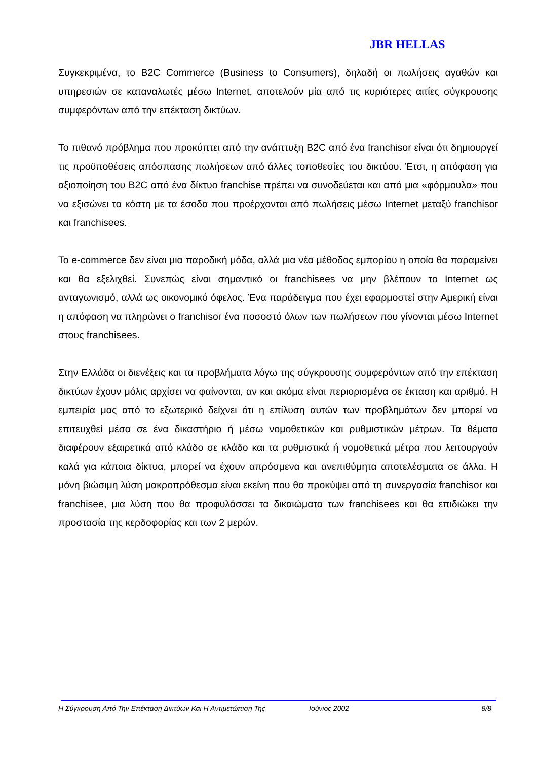JBR HELLAS
Συγκεκριμένα, το B2C Commerce (Business to Consumers), δηλαδή οι πωλήσεις αγαθών και υπηρεσιών σε καταναλωτές μέσω Internet, αποτελούν μία από τις κυριότερες αιτίες σύγκρουσης συμφερόντων από την επέκταση δικτύων.
Το πιθανό πρόβλημα που προκύπτει από την ανάπτυξη B2C από ένα franchisor είναι ότι δημιουργεί τις προϋποθέσεις απόσπασης πωλήσεων από άλλες τοποθεσίες του δικτύου. Έτσι, η απόφαση για αξιοποίηση του B2C από ένα δίκτυο franchise πρέπει να συνοδεύεται και από μια «φόρμουλα» που να εξισώνει τα κόστη με τα έσοδα που προέρχονται από πωλήσεις μέσω Internet μεταξύ franchisor και franchisees.
Το e-commerce δεν είναι μια παροδική μόδα, αλλά μια νέα μέθοδος εμπορίου η οποία θα παραμείνει και θα εξελιχθεί. Συνεπώς είναι σημαντικό οι franchisees να μην βλέπουν το Internet ως ανταγωνισμό, αλλά ως οικονομικό όφελος. Ένα παράδειγμα που έχει εφαρμοστεί στην Αμερική είναι η απόφαση να πληρώνει ο franchisor ένα ποσοστό όλων των πωλήσεων που γίνονται μέσω Internet στους franchisees.
Στην Ελλάδα οι διενέξεις και τα προβλήματα λόγω της σύγκρουσης συμφερόντων από την επέκταση δικτύων έχουν μόλις αρχίσει να φαίνονται, αν και ακόμα είναι περιορισμένα σε έκταση και αριθμό. Η εμπειρία μας από το εξωτερικό δείχνει ότι η επίλυση αυτών των προβλημάτων δεν μπορεί να επιτευχθεί μέσα σε ένα δικαστήριο ή μέσω νομοθετικών και ρυθμιστικών μέτρων. Τα θέματα διαφέρουν εξαιρετικά από κλάδο σε κλάδο και τα ρυθμιστικά ή νομοθετικά μέτρα που λειτουργούν καλά για κάποια δίκτυα, μπορεί να έχουν απρόσμενα και ανεπιθύμητα αποτελέσματα σε άλλα. Η μόνη βιώσιμη λύση μακροπρόθεσμα είναι εκείνη που θα προκύψει από τη συνεργασία franchisor και franchisee, μια λύση που θα προφυλάσσει τα δικαιώματα των franchisees και θα επιδιώκει την προστασία της κερδοφορίας και των 2 μερών.
Η Σύγκρουση Από Την Επέκταση Δικτύων Και Η Αντιμετώπιση Της Ιούνιος 2002 8/8